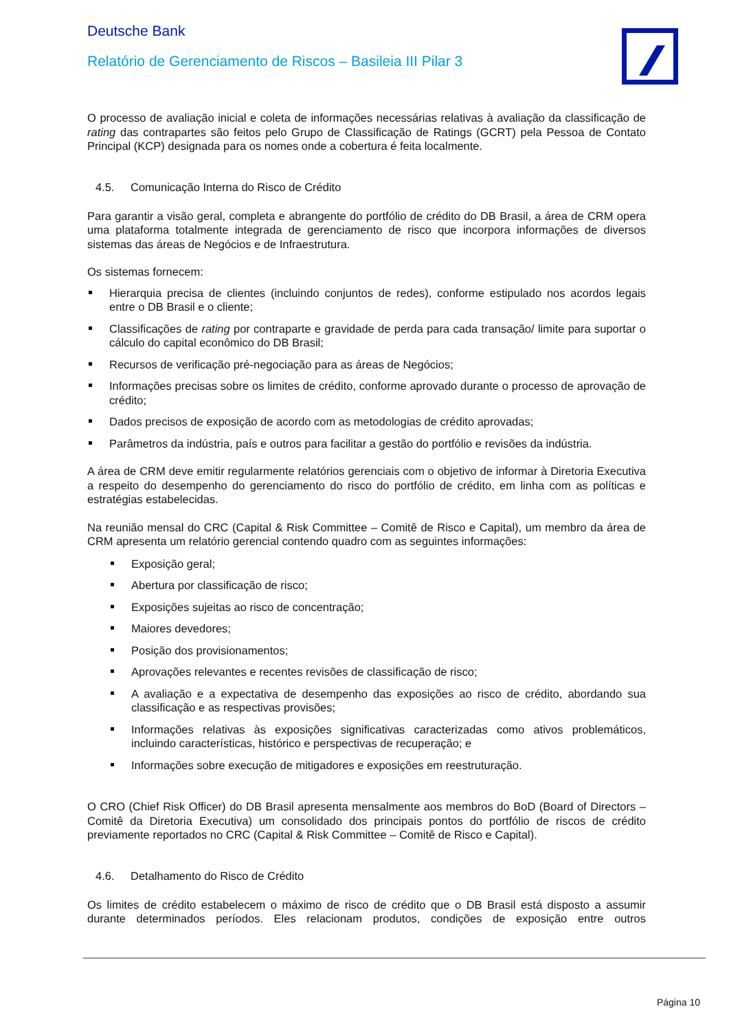Deutsche Bank
Relatório de Gerenciamento de Riscos – Basileia III Pilar 3
O processo de avaliação inicial e coleta de informações necessárias relativas à avaliação da classificação de rating das contrapartes são feitos pelo Grupo de Classificação de Ratings (GCRT) pela Pessoa de Contato Principal (KCP) designada para os nomes onde a cobertura é feita localmente.
4.5. Comunicação Interna do Risco de Crédito
Para garantir a visão geral, completa e abrangente do portfólio de crédito do DB Brasil, a área de CRM opera uma plataforma totalmente integrada de gerenciamento de risco que incorpora informações de diversos sistemas das áreas de Negócios e de Infraestrutura.
Os sistemas fornecem:
Hierarquia precisa de clientes (incluindo conjuntos de redes), conforme estipulado nos acordos legais entre o DB Brasil e o cliente;
Classificações de rating por contraparte e gravidade de perda para cada transação/ limite para suportar o cálculo do capital econômico do DB Brasil;
Recursos de verificação pré-negociação para as áreas de Negócios;
Informações precisas sobre os limites de crédito, conforme aprovado durante o processo de aprovação de crédito;
Dados precisos de exposição de acordo com as metodologias de crédito aprovadas;
Parâmetros da indústria, país e outros para facilitar a gestão do portfólio e revisões da indústria.
A área de CRM deve emitir regularmente relatórios gerenciais com o objetivo de informar à Diretoria Executiva a respeito do desempenho do gerenciamento do risco do portfólio de crédito, em linha com as políticas e estratégias estabelecidas.
Na reunião mensal do CRC (Capital & Risk Committee – Comitê de Risco e Capital), um membro da área de CRM apresenta um relatório gerencial contendo quadro com as seguintes informações:
Exposição geral;
Abertura por classificação de risco;
Exposições sujeitas ao risco de concentração;
Maiores devedores;
Posição dos provisionamentos;
Aprovações relevantes e recentes revisões de classificação de risco;
A avaliação e a expectativa de desempenho das exposições ao risco de crédito, abordando sua classificação e as respectivas provisões;
Informações relativas às exposições significativas caracterizadas como ativos problemáticos, incluindo características, histórico e perspectivas de recuperação; e
Informações sobre execução de mitigadores e exposições em reestruturação.
O CRO (Chief Risk Officer) do DB Brasil apresenta mensalmente aos membros do BoD (Board of Directors – Comitê da Diretoria Executiva) um consolidado dos principais pontos do portfólio de riscos de crédito previamente reportados no CRC (Capital & Risk Committee – Comitê de Risco e Capital).
4.6. Detalhamento do Risco de Crédito
Os limites de crédito estabelecem o máximo de risco de crédito que o DB Brasil está disposto a assumir durante determinados períodos. Eles relacionam produtos, condições de exposição entre outros
Página 10